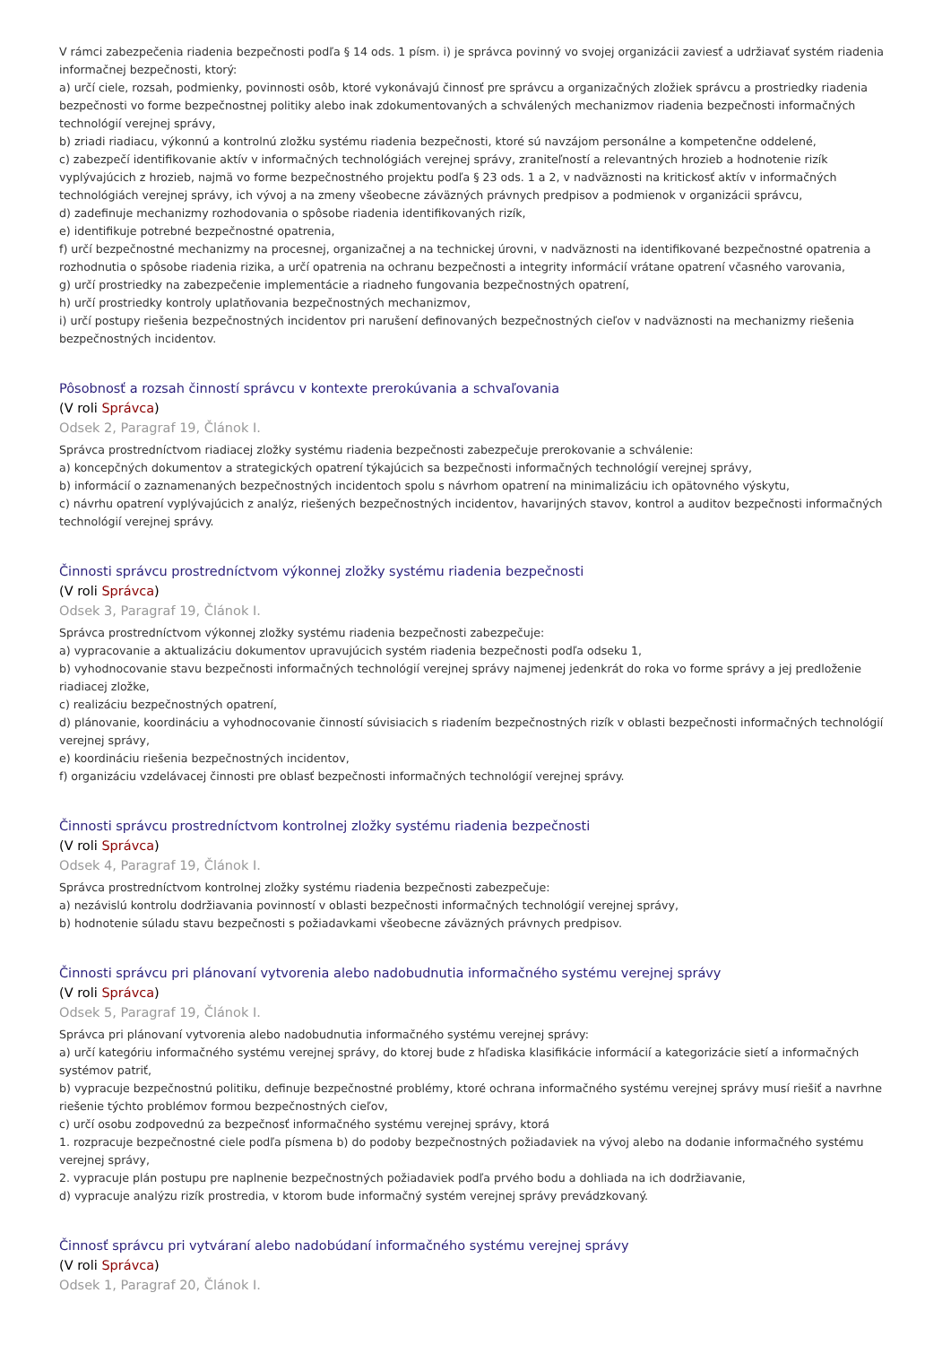V rámci zabezpečenia riadenia bezpečnosti podľa § 14 ods. 1 písm. i) je správca povinný vo svojej organizácii zaviesť a udržiavať systém riadenia informačnej bezpečnosti, ktorý:
a) určí ciele, rozsah, podmienky, povinnosti osôb, ktoré vykonávajú činnosť pre správcu a organizačných zložiek správcu a prostriedky riadenia bezpečnosti vo forme bezpečnostnej politiky alebo inak zdokumentovaných a schválených mechanizmov riadenia bezpečnosti informačných technológií verejnej správy,
b) zriadi riadiacu, výkonnú a kontrolnú zložku systému riadenia bezpečnosti, ktoré sú navzájom personálne a kompetenčne oddelené,
c) zabezpečí identifikovanie aktív v informačných technológiách verejnej správy, zraniteľností a relevantných hrozieb a hodnotenie rizík vyplývajúcich z hrozieb, najmä vo forme bezpečnostného projektu podľa § 23 ods. 1 a 2, v nadväznosti na kritickosť aktív v informačných technológiách verejnej správy, ich vývoj a na zmeny všeobecne záväzných právnych predpisov a podmienok v organizácii správcu,
d) zadefinuje mechanizmy rozhodovania o spôsobe riadenia identifikovaných rizík,
e) identifikuje potrebné bezpečnostné opatrenia,
f) určí bezpečnostné mechanizmy na procesnej, organizačnej a na technickej úrovni, v nadväznosti na identifikované bezpečnostné opatrenia a rozhodnutia o spôsobe riadenia rizika, a určí opatrenia na ochranu bezpečnosti a integrity informácií vrátane opatrení včasného varovania,
g) určí prostriedky na zabezpečenie implementácie a riadneho fungovania bezpečnostných opatrení,
h) určí prostriedky kontroly uplatňovania bezpečnostných mechanizmov,
i) určí postupy riešenia bezpečnostných incidentov pri narušení definovaných bezpečnostných cieľov v nadväznosti na mechanizmy riešenia bezpečnostných incidentov.
Pôsobnosť a rozsah činností správcu v kontexte prerokúvania a schvaľovania
(V roli Správca)
Odsek 2, Paragraf 19, Článok I.
Správca prostredníctvom riadiacej zložky systému riadenia bezpečnosti zabezpečuje prerokovanie a schválenie:
a) koncepčných dokumentov a strategických opatrení týkajúcich sa bezpečnosti informačných technológií verejnej správy,
b) informácií o zaznamenaných bezpečnostných incidentoch spolu s návrhom opatrení na minimalizáciu ich opätovného výskytu,
c) návrhu opatrení vyplývajúcich z analýz, riešených bezpečnostných incidentov, havarijných stavov, kontrol a auditov bezpečnosti informačných technológií verejnej správy.
Činnosti správcu prostredníctvom výkonnej zložky systému riadenia bezpečnosti
(V roli Správca)
Odsek 3, Paragraf 19, Článok I.
Správca prostredníctvom výkonnej zložky systému riadenia bezpečnosti zabezpečuje:
a) vypracovanie a aktualizáciu dokumentov upravujúcich systém riadenia bezpečnosti podľa odseku 1,
b) vyhodnocovanie stavu bezpečnosti informačných technológií verejnej správy najmenej jedenkrát do roka vo forme správy a jej predloženie riadiacej zložke,
c) realizáciu bezpečnostných opatrení,
d) plánovanie, koordináciu a vyhodnocovanie činností súvisiacich s riadením bezpečnostných rizík v oblasti bezpečnosti informačných technológií verejnej správy,
e) koordináciu riešenia bezpečnostných incidentov,
f) organizáciu vzdelávacej činnosti pre oblasť bezpečnosti informačných technológií verejnej správy.
Činnosti správcu prostredníctvom kontrolnej zložky systému riadenia bezpečnosti
(V roli Správca)
Odsek 4, Paragraf 19, Článok I.
Správca prostredníctvom kontrolnej zložky systému riadenia bezpečnosti zabezpečuje:
a) nezávislú kontrolu dodržiavania povinností v oblasti bezpečnosti informačných technológií verejnej správy,
b) hodnotenie súladu stavu bezpečnosti s požiadavkami všeobecne záväzných právnych predpisov.
Činnosti správcu pri plánovaní vytvorenia alebo nadobudnutia informačného systému verejnej správy
(V roli Správca)
Odsek 5, Paragraf 19, Článok I.
Správca pri plánovaní vytvorenia alebo nadobudnutia informačného systému verejnej správy:
a) určí kategóriu informačného systému verejnej správy, do ktorej bude z hľadiska klasifikácie informácií a kategorizácie sietí a informačných systémov patriť,
b) vypracuje bezpečnostnú politiku, definuje bezpečnostné problémy, ktoré ochrana informačného systému verejnej správy musí riešiť a navrhne riešenie týchto problémov formou bezpečnostných cieľov,
c) určí osobu zodpovednú za bezpečnosť informačného systému verejnej správy, ktorá
1. rozpracuje bezpečnostné ciele podľa písmena b) do podoby bezpečnostných požiadaviek na vývoj alebo na dodanie informačného systému verejnej správy,
2. vypracuje plán postupu pre naplnenie bezpečnostných požiadaviek podľa prvého bodu a dohliada na ich dodržiavanie,
d) vypracuje analýzu rizík prostredia, v ktorom bude informačný systém verejnej správy prevádzkovaný.
Činnosť správcu pri vytváraní alebo nadobúdaní informačného systému verejnej správy
(V roli Správca)
Odsek 1, Paragraf 20, Článok I.